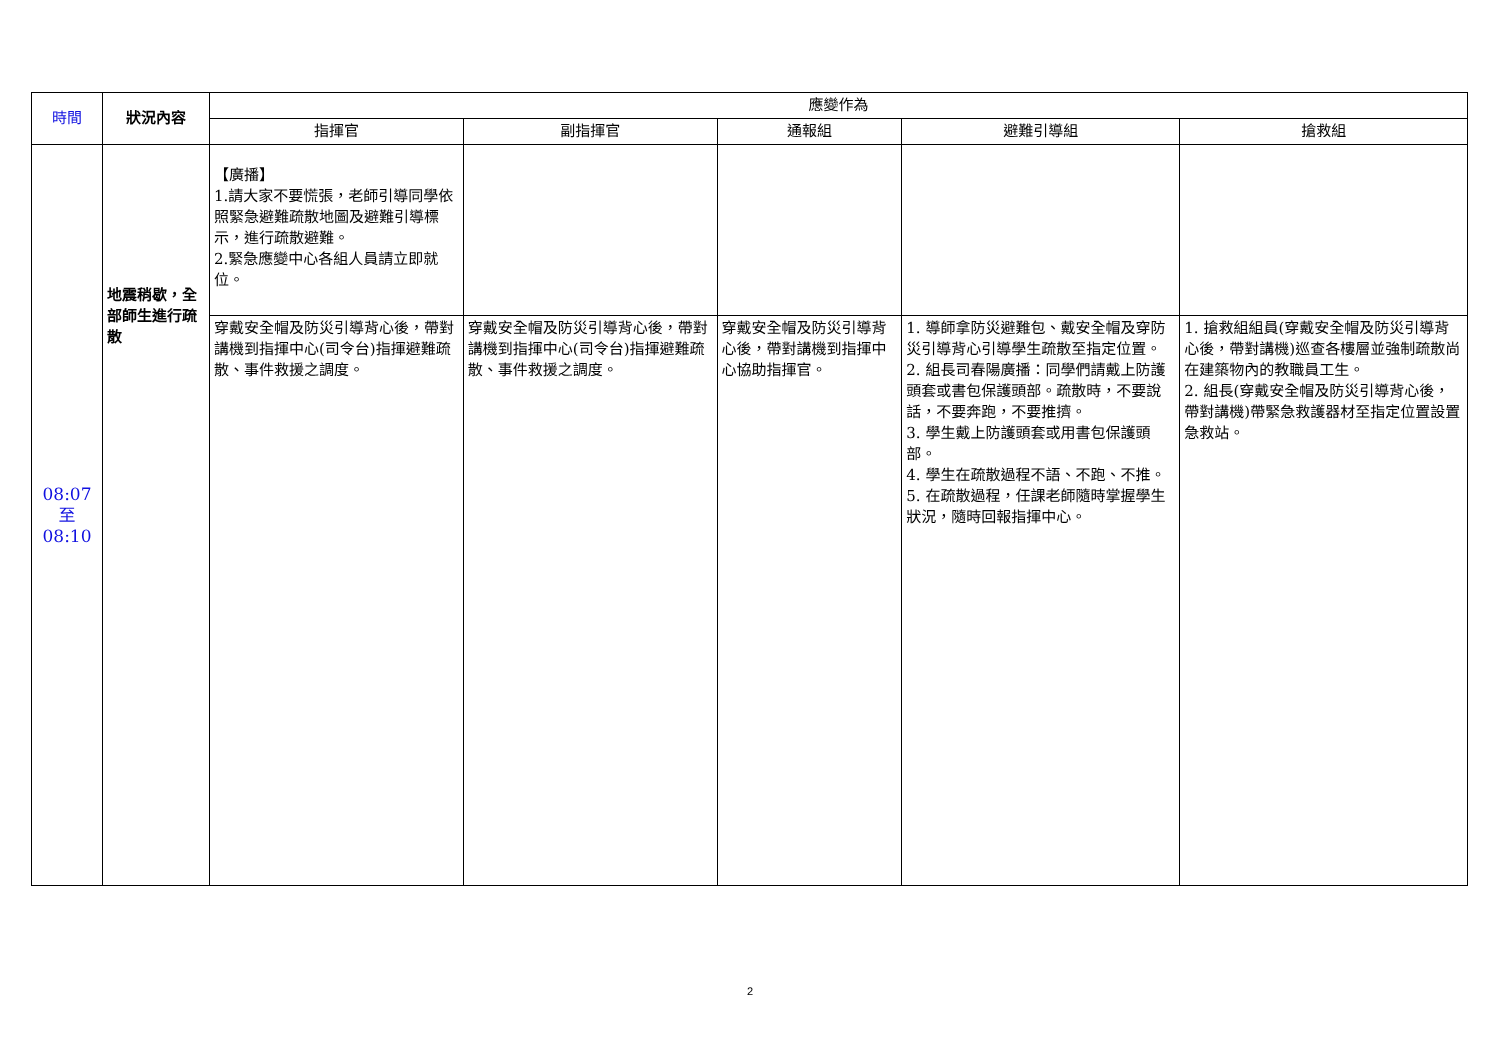| 時間 | 狀況內容 | 應變作為 | | | | |
| --- | --- | --- | --- | --- | --- | --- |
| | | 指揮官 | 副指揮官 | 通報組 | 避難引導組 | 搶救組 |
| 08:07 至 08:10 | 地震稍歇，全部師生進行疏散 | 【廣播】 1.請大家不要慌張，老師引導同學依照緊急避難疏散地圖及避難引導標示，進行疏散避難。 2.緊急應變中心各組人員請立即就位。 | | | | |
| | | 穿戴安全帽及防災引導背心後，帶對講機到指揮中心(司令台)指揮避難疏散、事件救援之調度。 | 穿戴安全帽及防災引導背心後，帶對講機到指揮中心(司令台)指揮避難疏散、事件救援之調度。 | 穿戴安全帽及防災引導背心後，帶對講機到指揮中心協助指揮官。 | 1. 導師拿防災避難包、戴安全帽及穿防災引導背心引導學生疏散至指定位置。 2. 組長司春陽廣播：同學們請戴上防護頭套或書包保護頭部。疏散時，不要說話，不要奔跑，不要推擠。 3. 學生戴上防護頭套或用書包保護頭部。 4. 學生在疏散過程不語、不跑、不推。 5. 在疏散過程，任課老師隨時掌握學生狀況，隨時回報指揮中心。 | 1. 搶救組組員(穿戴安全帽及防災引導背心後，帶對講機)巡查各樓層並強制疏散尚在建築物內的教職員工生。 2. 組長(穿戴安全帽及防災引導背心後，帶對講機)帶緊急救護器材至指定位置設置急救站。 |
2